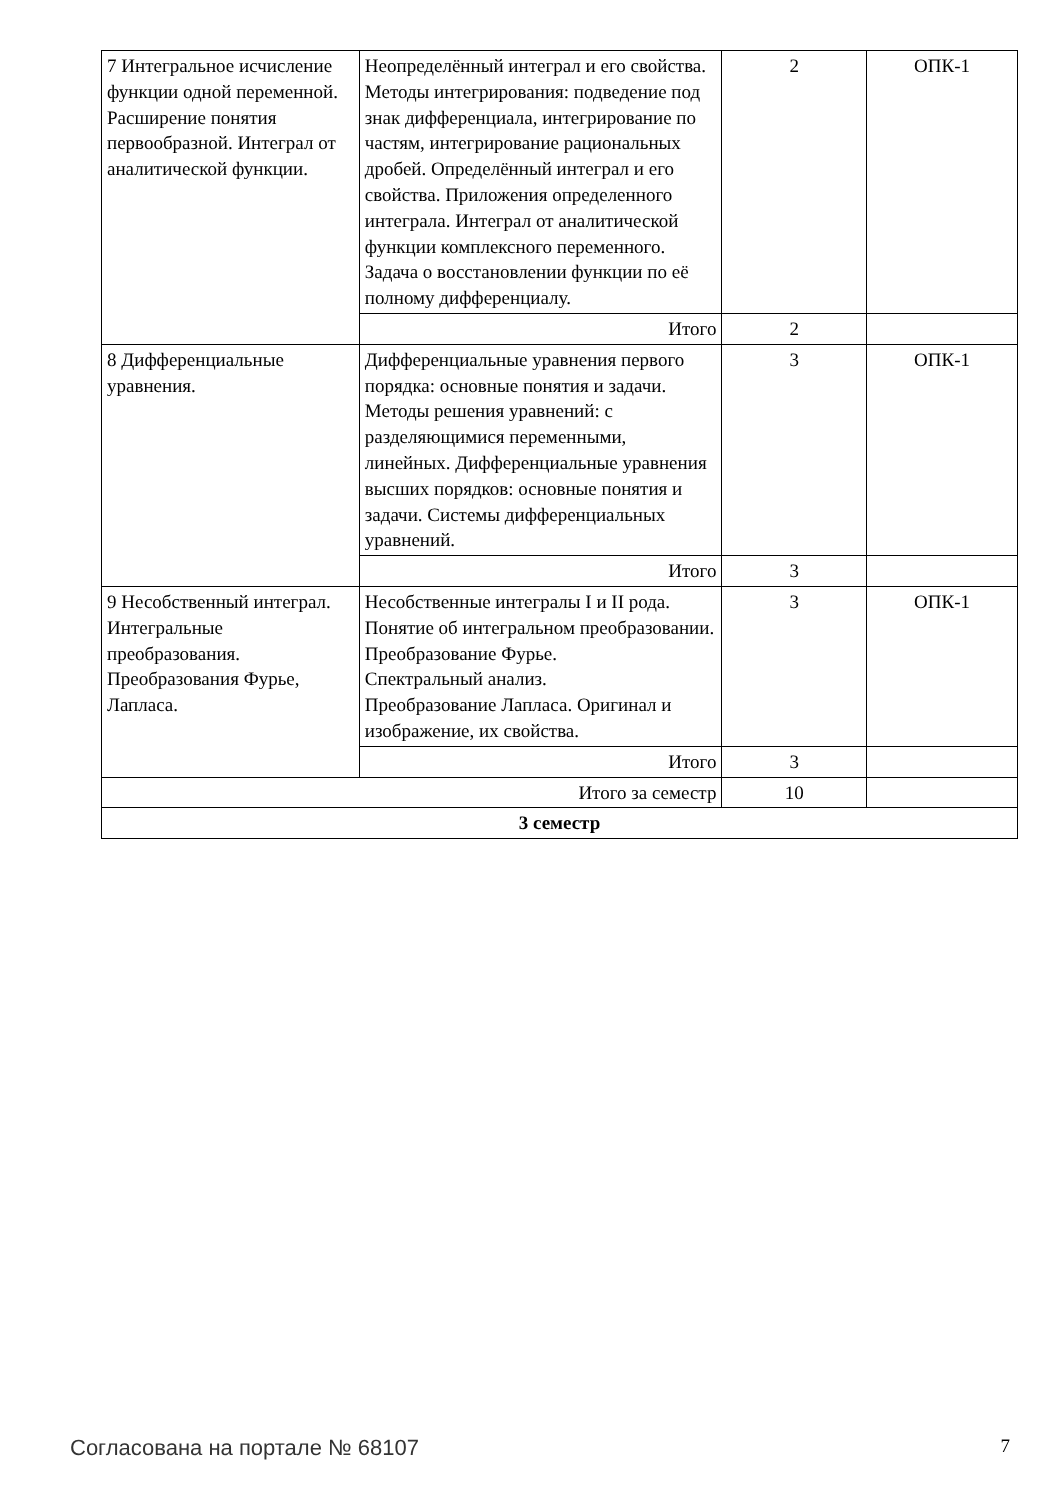| 7 Интегральное исчисление функции одной переменной. Расширение понятия первообразной. Интеграл от аналитической функции. | Неопределённый интеграл и его свойства. Методы интегрирования: подведение под знак дифференциала, интегрирование по частям, интегрирование рациональных дробей. Определённый интеграл и его свойства. Приложения определенного интеграла. Интеграл от аналитической функции комплексного переменного. Задача о восстановлении функции по её полному дифференциалу. | 2 | ОПК-1 |
| | Итого | 2 | |
| 8 Дифференциальные уравнения. | Дифференциальные уравнения первого порядка: основные понятия и задачи. Методы решения уравнений: с разделяющимися переменными, линейных. Дифференциальные уравнения высших порядков: основные понятия и задачи. Системы дифференциальных уравнений. | 3 | ОПК-1 |
| | Итого | 3 | |
| 9 Несобственный интеграл. Интегральные преобразования. Преобразования Фурье, Лапласа. | Несобственные интегралы I и II рода. Понятие об интегральном преобразовании. Преобразование Фурье. Спектральный анализ. Преобразование Лапласа. Оригинал и изображение, их свойства. | 3 | ОПК-1 |
| | Итого | 3 | |
| Итого за семестр | | 10 | |
| 3 семестр | | | |
Согласована на портале № 68107 7